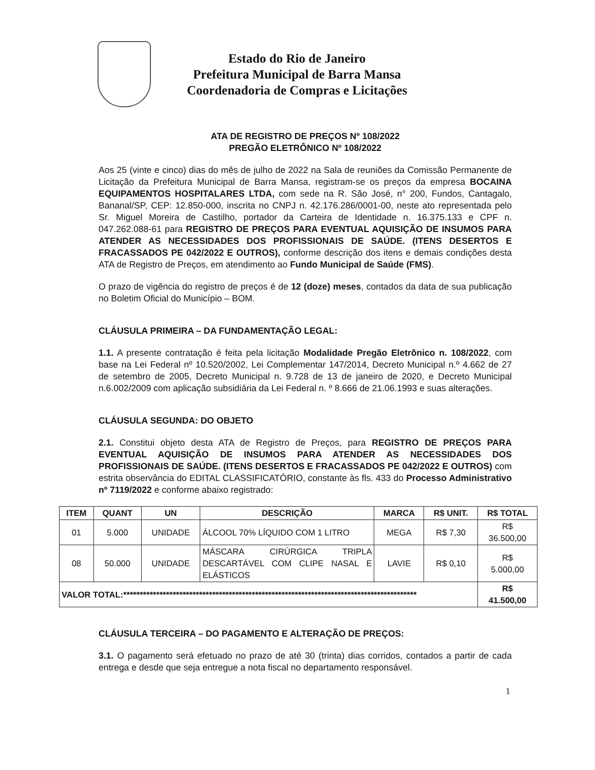Estado do Rio de Janeiro
Prefeitura Municipal de Barra Mansa
Coordenadoria de Compras e Licitações
ATA DE REGISTRO DE PREÇOS Nº 108/2022
PREGÃO ELETRÔNICO Nº 108/2022
Aos 25 (vinte e cinco) dias do mês de julho de 2022 na Sala de reuniões da Comissão Permanente de Licitação da Prefeitura Municipal de Barra Mansa, registram-se os preços da empresa BOCAINA EQUIPAMENTOS HOSPITALARES LTDA, com sede na R. São José, n° 200, Fundos, Cantagalo, Bananal/SP, CEP: 12.850-000, inscrita no CNPJ n. 42.176.286/0001-00, neste ato representada pelo Sr. Miguel Moreira de Castilho, portador da Carteira de Identidade n. 16.375.133 e CPF n. 047.262.088-61 para REGISTRO DE PREÇOS PARA EVENTUAL AQUISIÇÃO DE INSUMOS PARA ATENDER AS NECESSIDADES DOS PROFISSIONAIS DE SAÚDE. (ITENS DESERTOS E FRACASSADOS PE 042/2022 E OUTROS), conforme descrição dos itens e demais condições desta ATA de Registro de Preços, em atendimento ao Fundo Municipal de Saúde (FMS).
O prazo de vigência do registro de preços é de 12 (doze) meses, contados da data de sua publicação no Boletim Oficial do Município – BOM.
CLÁUSULA PRIMEIRA – DA FUNDAMENTAÇÃO LEGAL:
1.1. A presente contratação é feita pela licitação Modalidade Pregão Eletrônico n. 108/2022, com base na Lei Federal nº 10.520/2002, Lei Complementar 147/2014, Decreto Municipal n.º 4.662 de 27 de setembro de 2005, Decreto Municipal n. 9.728 de 13 de janeiro de 2020, e Decreto Municipal n.6.002/2009 com aplicação subsidiária da Lei Federal n. º 8.666 de 21.06.1993 e suas alterações.
CLÁUSULA SEGUNDA: DO OBJETO
2.1. Constitui objeto desta ATA de Registro de Preços, para REGISTRO DE PREÇOS PARA EVENTUAL AQUISIÇÃO DE INSUMOS PARA ATENDER AS NECESSIDADES DOS PROFISSIONAIS DE SAÚDE. (ITENS DESERTOS E FRACASSADOS PE 042/2022 E OUTROS) com estrita observância do EDITAL CLASSIFICATÓRIO, constante às fls. 433 do Processo Administrativo nº 7119/2022 e conforme abaixo registrado:
| ITEM | QUANT | UN | DESCRIÇÃO | MARCA | R$ UNIT. | R$ TOTAL |
| --- | --- | --- | --- | --- | --- | --- |
| 01 | 5.000 | UNIDADE | ÁLCOOL 70% LÍQUIDO COM 1 LITRO | MEGA | R$ 7,30 | R$ 36.500,00 |
| 08 | 50.000 | UNIDADE | MÁSCARA CIRÚRGICA TRIPLA DESCARTÁVEL COM CLIPE NASAL E ELÁSTICOS | LAVIE | R$ 0,10 | R$ 5.000,00 |
| VALOR TOTAL:***************************************************************************************** | | | | | | R$ 41.500,00 |
CLÁUSULA TERCEIRA – DO PAGAMENTO E ALTERAÇÃO DE PREÇOS:
3.1. O pagamento será efetuado no prazo de até 30 (trinta) dias corridos, contados a partir de cada entrega e desde que seja entregue a nota fiscal no departamento responsável.
1